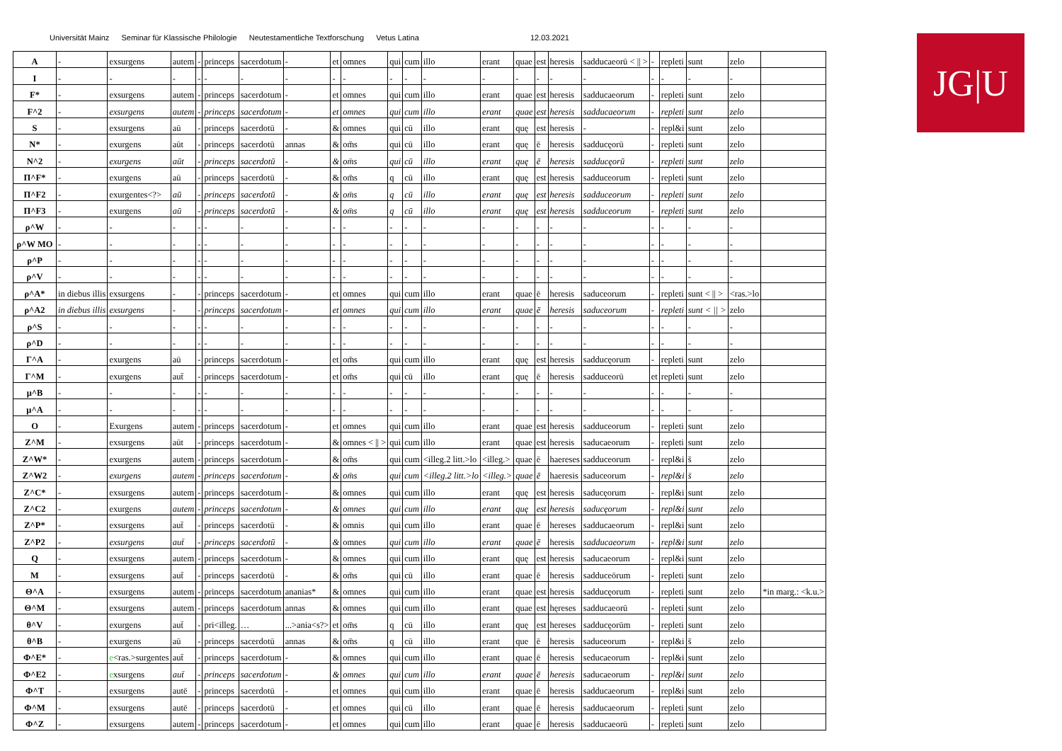Universität Mainz Seminar für Klassische Philologie Neutestamentliche Textforschung Vetus Latina 12.03.2021
JG|U
| A | - | exsurgens | autem | - | princeps | sacerdotum | - | et | omnes | qui | cum | illo | erant | quae | est | heresis | sadducaeorū < // > | - | repleti | sunt | zelo | |
| I | - | - | - | - | - | - | - | - | - | - | - | - | - | - | - | - | - | - | - | - | - | |
| F* | - | exsurgens | autem | - | princeps | sacerdotum | - | et | omnes | qui | cum | illo | erant | quae | est | heresis | sadducaeorum | - | repleti | sunt | zelo | |
| F^2 | - | exsurgens | autem | - | princeps | sacerdotum | - | et | omnes | qui | cum | illo | erant | quae | est | heresis | sadducaeorum | - | repleti | sunt | zelo | |
| S | - | exsurgens | aū | - | princeps | sacerdotū | - | & | omnes | qui | cū | illo | erant | quę | est | heresis | - | - | repl&i | sunt | zelo | |
| N* | - | exurgens | aūt | - | princeps | sacerdotū | annas | & | om̄s | qui | cū | illo | erant | quę | ē | heresis | sadducęorū | - | repleti | sunt | zelo | |
| N^2 | - | exurgens | aūt | - | princeps | sacerdotū | - | & | om̄s | qui | cū | illo | erant | quę | ē | heresis | sadducęorū | - | repleti | sunt | zelo | |
| Π^F* | - | exurgens | aū | - | princeps | sacerdotū | - | & | om̄s | q | cū | illo | erant | quę | est | heresis | sadduceorum | - | repleti | sunt | zelo | |
| Π^F2 | - | exurgentes<?> | aū | - | princeps | sacerdotū | - | & | om̄s | q | cū | illo | erant | quę | est | heresis | sadduceorum | - | repleti | sunt | zelo | |
| Π^F3 | - | exurgens | aū | - | princeps | sacerdotū | - | & | om̄s | q | cū | illo | erant | quę | est | heresis | sadduceorum | - | repleti | sunt | zelo | |
| ρ^W | - | - | - | - | - | - | - | - | - | - | - | - | - | - | - | - | - | - | - | - | - | |
| ρ^W MO | - | - | - | - | - | - | - | - | - | - | - | - | - | - | - | - | - | - | - | - | - | |
| ρ^P | - | - | - | - | - | - | - | - | - | - | - | - | - | - | - | - | - | - | - | - | - | |
| ρ^V | - | - | - | - | - | - | - | - | - | - | - | - | - | - | - | - | - | - | - | - | - | |
| ρ^A* | in diebus illis | exsurgens | - | - | princeps | sacerdotum | - | et | omnes | qui | cum | illo | erant | quae | ē | heresis | saduceorum | - | repleti | sunt < // > | <ras.>lo | |
| ρ^A2 | in diebus illis | exsurgens | - | - | princeps | sacerdotum | - | et | omnes | qui | cum | illo | erant | quae | ē | heresis | saduceorum | - | repleti | sunt < // > | zelo | |
| ρ^S | - | - | - | - | - | - | - | - | - | - | - | - | - | - | - | - | - | - | - | - | - | |
| ρ^D | - | - | - | - | - | - | - | - | - | - | - | - | - | - | - | - | - | - | - | - | - | |
| Γ^A | - | exurgens | aū | - | princeps | sacerdotum | - | et | om̄s | qui | cum | illo | erant | quę | est | heresis | sadducęorum | - | repleti | sunt | zelo | |
| Γ^M | - | exurgens | aut̄ | - | princeps | sacerdotum | - | et | om̄s | qui | cū | illo | erant | quę | ē | heresis | sadduceorū | et | repleti | sunt | zelo | |
| μ^B | - | - | - | - | - | - | - | - | - | - | - | - | - | - | - | - | - | - | - | - | - | |
| μ^A | - | - | - | - | - | - | - | - | - | - | - | - | - | - | - | - | - | - | - | - | - | |
| O | - | Exurgens | autem | - | princeps | sacerdotum | - | et | omnes | qui | cum | illo | erant | quae | est | heresis | sadduceorum | - | repleti | sunt | zelo | |
| Z^M | - | exsurgens | aūt | - | princeps | sacerdotum | - | & | omnes < // > | qui | cum | illo | erant | quae | est | heresis | saducaeorum | - | repleti | sunt | zelo | |
| Z^W* | - | exurgens | autem | - | princeps | sacerdotum | - | & | om̄s | qui | cum | <illeg.2 litt.>lo | <illeg.> | quae | ē | haereses | sadduceorum | - | repl&i | s̄ | zelo | |
| Z^W2 | - | exurgens | autem | - | princeps | sacerdotum | - | & | om̄s | qui | cum | <illeg.2 litt.>lo | <illeg.> | quae | ē | haeresis | saduceorum | - | repl&i | s̄ | zelo | |
| Z^C* | - | exsurgens | autem | - | princeps | sacerdotum | - | & | omnes | qui | cum | illo | erant | quę | est | heresis | saducęorum | - | repl&i | sunt | zelo | |
| Z^C2 | - | exurgens | autem | - | princeps | sacerdotum | - | & | omnes | qui | cum | illo | erant | quę | est | heresis | saducęorum | - | repl&i | sunt | zelo | |
| Z^P* | - | exsurgens | aut̄ | - | princeps | sacerdotū | - | & | omnis | qui | cum | illo | erant | quae | ē | hereses | sadducaeorum | - | repl&i | sunt | zelo | |
| Z^P2 | - | exsurgens | aut̄ | - | princeps | sacerdotū | - | & | omnes | qui | cum | illo | erant | quae | ē | heresis | sadducaeorum | - | repl&i | sunt | zelo | |
| Q | - | exsurgens | autem | - | princeps | sacerdotum | - | & | omnes | qui | cum | illo | erant | quę | est | heresis | saducaeorum | - | repl&i | sunt | zelo | |
| M | - | exsurgens | aut̄ | - | princeps | sacerdotū | - | & | om̄s | qui | cū | illo | erant | quae | ē | heresis | sadduceōrum | - | repleti | sunt | zelo | |
| Θ^A | - | exsurgens | autem | - | princeps | sacerdotum | ananias* | & | omnes | qui | cum | illo | erant | quae | est | heresis | sadducęorum | - | repleti | sunt | zelo | *in marg.: <k.u.> |
| Θ^M | - | exsurgens | autem | - | princeps | sacerdotum | annas | & | omnes | qui | cum | illo | erant | quae | est | hęreses | sadducaeorū | - | repleti | sunt | zelo | |
| θ^V | - | exurgens | aut̄ | - | pri<illeg. | … | ...>ania<s?> | et | om̄s | q | cū | illo | erant | quę | est | hereses | sadducęorūm | - | repleti | sunt | zelo | |
| θ^B | - | exurgens | aū | - | princeps | sacerdotū | annas | & | om̄s | q | cū | illo | erant | que | ē | heresis | saduceorum | - | repl&i | s̄ | zelo | |
| Φ^E* | - | e <ras.>surgentes | aut̄ | - | princeps | sacerdotum | - | & | omnes | qui | cum | illo | erant | quae | ē | heresis | seducaeorum | - | repl&i | sunt | zelo | |
| Φ^E2 | - | e xsurgens | aut̄ | - | princeps | sacerdotum | - | & | omnes | qui | cum | illo | erant | quae | ē | heresis | saducaeorum | - | repl&i | sunt | zelo | |
| Φ^T | - | exsurgens | autē | - | princeps | sacerdotū | - | et | omnes | qui | cum | illo | erant | quae | ē | heresis | sadducaeorum | - | repl&i | sunt | zelo | |
| Φ^M | - | exsurgens | autē | - | princeps | sacerdotū | - | et | omnes | qui | cū | illo | erant | quae | ē | heresis | sadducaeorum | - | repleti | sunt | zelo | |
| Φ^Z | - | exsurgens | autem | - | princeps | sacerdotum | - | et | omnes | qui | cum | illo | erant | quae | ē | heresis | sadducaeorū | - | repleti | sunt | zelo | |